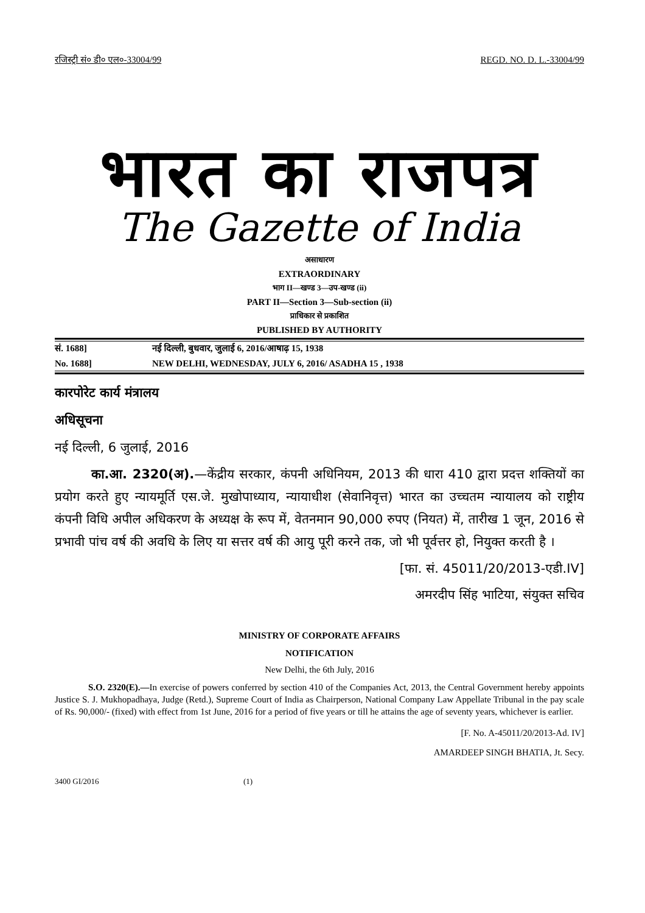रजिस्ट्री सं० डी० एल०-33004/99 REGD. NO. D. L.-33004/99
भारत का राजपत्र
The Gazette of India
असाधारण
EXTRAORDINARY
भाग II—खण्ड 3—उप-खण्ड (ii)
PART II—Section 3—Sub-section (ii)
प्राधिकार से प्रकाशित
PUBLISHED BY AUTHORITY
सं. 1688] नई दिल्ली, बुधवार, जुलाई 6, 2016/आषाढ़ 15, 1938
No. 1688] NEW DELHI, WEDNESDAY, JULY 6, 2016/ ASADHA 15 , 1938
कारपोरेट कार्य मंत्रालय
अधिसूचना
नई दिल्ली, 6 जुलाई, 2016
का.आ. 2320(अ).—केंद्रीय सरकार, कंपनी अधिनियम, 2013 की धारा 410 द्वारा प्रदत्त शक्तियों का प्रयोग करते हुए न्यायमूर्ति एस.जे. मुखोपाध्याय, न्यायाधीश (सेवानिवृत्त) भारत का उच्चतम न्यायालय को राष्ट्रीय कंपनी विधि अपील अधिकरण के अध्यक्ष के रूप में, वेतनमान 90,000 रुपए (नियत) में, तारीख 1 जून, 2016 से प्रभावी पांच वर्ष की अवधि के लिए या सत्तर वर्ष की आयु पूरी करने तक, जो भी पूर्वत्तर हो, नियुक्त करती है ।
[फा. सं. 45011/20/2013-एडी.IV]
अमरदीप सिंह भाटिया, संयुक्त सचिव
MINISTRY OF CORPORATE AFFAIRS
NOTIFICATION
New Delhi, the 6th July, 2016
S.O. 2320(E).—In exercise of powers conferred by section 410 of the Companies Act, 2013, the Central Government hereby appoints Justice S. J. Mukhopadhaya, Judge (Retd.), Supreme Court of India as Chairperson, National Company Law Appellate Tribunal in the pay scale of Rs. 90,000/- (fixed) with effect from 1st June, 2016 for a period of five years or till he attains the age of seventy years, whichever is earlier.
[F. No. A-45011/20/2013-Ad. IV]
AMARDEEP SINGH BHATIA, Jt. Secy.
3400 GI/2016 (1)